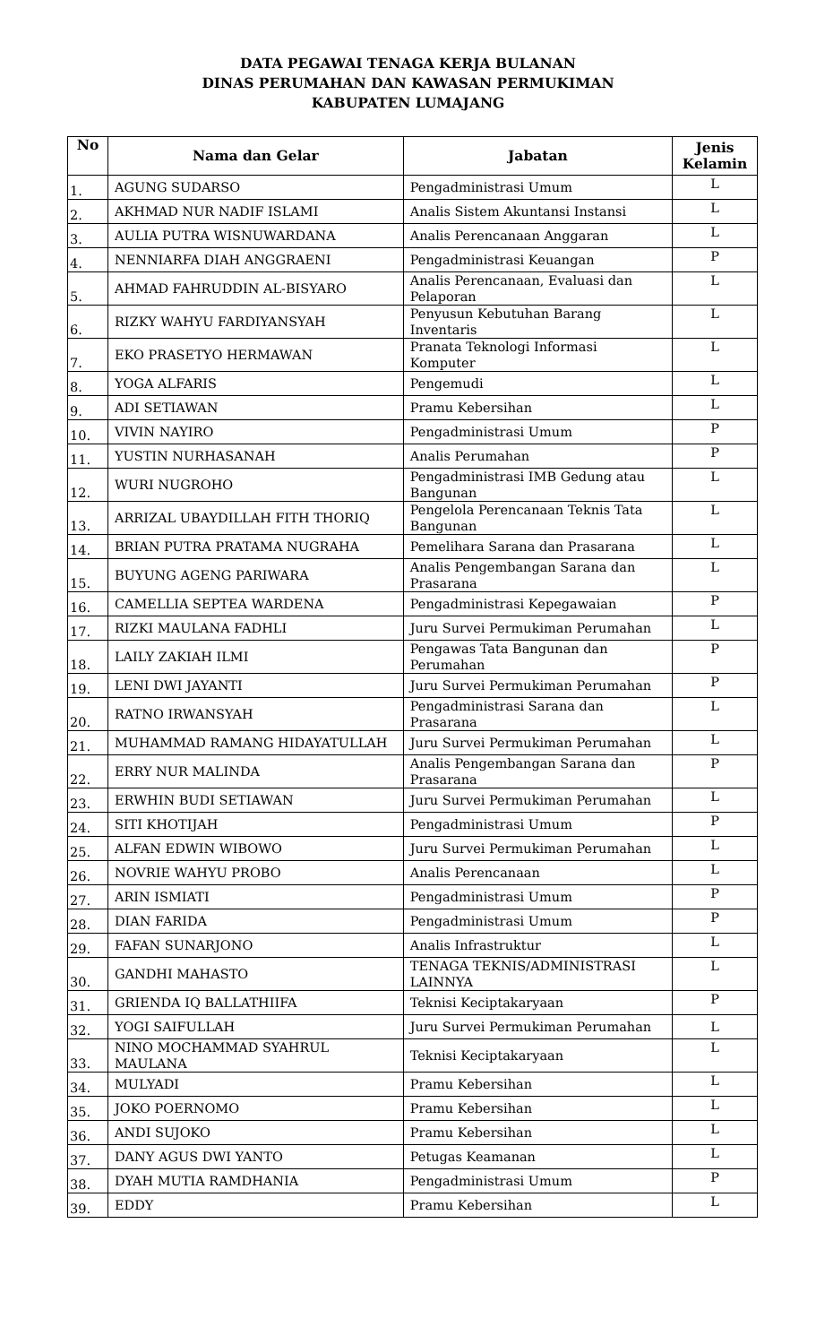DATA PEGAWAI TENAGA KERJA BULANAN
DINAS PERUMAHAN DAN KAWASAN PERMUKIMAN
KABUPATEN LUMAJANG
| No | Nama dan Gelar | Jabatan | Jenis Kelamin |
| --- | --- | --- | --- |
| 1. | AGUNG SUDARSO | Pengadministrasi Umum | L |
| 2. | AKHMAD NUR NADIF ISLAMI | Analis Sistem Akuntansi Instansi | L |
| 3. | AULIA PUTRA WISNUWARDANA | Analis Perencanaan Anggaran | L |
| 4. | NENNIARFA DIAH ANGGRAENI | Pengadministrasi Keuangan | P |
| 5. | AHMAD FAHRUDDIN AL-BISYARO | Analis Perencanaan, Evaluasi dan Pelaporan | L |
| 6. | RIZKY WAHYU FARDIYANSYAH | Penyusun Kebutuhan Barang Inventaris | L |
| 7. | EKO PRASETYO HERMAWAN | Pranata Teknologi Informasi Komputer | L |
| 8. | YOGA ALFARIS | Pengemudi | L |
| 9. | ADI SETIAWAN | Pramu Kebersihan | L |
| 10. | VIVIN NAYIRO | Pengadministrasi Umum | P |
| 11. | YUSTIN NURHASANAH | Analis Perumahan | P |
| 12. | WURI NUGROHO | Pengadministrasi IMB Gedung atau Bangunan | L |
| 13. | ARRIZAL UBAYDILLAH FITH THORIQ | Pengelola Perencanaan Teknis Tata Bangunan | L |
| 14. | BRIAN PUTRA PRATAMA NUGRAHA | Pemelihara Sarana dan Prasarana | L |
| 15. | BUYUNG AGENG PARIWARA | Analis Pengembangan Sarana dan Prasarana | L |
| 16. | CAMELLIA SEPTEA WARDENA | Pengadministrasi Kepegawaian | P |
| 17. | RIZKI MAULANA FADHLI | Juru Survei Permukiman Perumahan | L |
| 18. | LAILY ZAKIAH ILMI | Pengawas Tata Bangunan dan Perumahan | P |
| 19. | LENI DWI JAYANTI | Juru Survei Permukiman Perumahan | P |
| 20. | RATNO IRWANSYAH | Pengadministrasi Sarana dan Prasarana | L |
| 21. | MUHAMMAD RAMANG HIDAYATULLAH | Juru Survei Permukiman Perumahan | L |
| 22. | ERRY NUR MALINDA | Analis Pengembangan Sarana dan Prasarana | P |
| 23. | ERWHIN BUDI SETIAWAN | Juru Survei Permukiman Perumahan | L |
| 24. | SITI KHOTIJAH | Pengadministrasi Umum | P |
| 25. | ALFAN EDWIN WIBOWO | Juru Survei Permukiman Perumahan | L |
| 26. | NOVRIE WAHYU PROBO | Analis Perencanaan | L |
| 27. | ARIN ISMIATI | Pengadministrasi Umum | P |
| 28. | DIAN FARIDA | Pengadministrasi Umum | P |
| 29. | FAFAN SUNARJONO | Analis Infrastruktur | L |
| 30. | GANDHI MAHASTO | TENAGA TEKNIS/ADMINISTRASI LAINNYA | L |
| 31. | GRIENDA IQ BALLATHIIFA | Teknisi Keciptakaryaan | P |
| 32. | YOGI SAIFULLAH | Juru Survei Permukiman Perumahan | L |
| 33. | NINO MOCHAMMAD SYAHRUL MAULANA | Teknisi Keciptakaryaan | L |
| 34. | MULYADI | Pramu Kebersihan | L |
| 35. | JOKO POERNOMO | Pramu Kebersihan | L |
| 36. | ANDI SUJOKO | Pramu Kebersihan | L |
| 37. | DANY AGUS DWI YANTO | Petugas Keamanan | L |
| 38. | DYAH MUTIA RAMDHANIA | Pengadministrasi Umum | P |
| 39. | EDDY | Pramu Kebersihan | L |